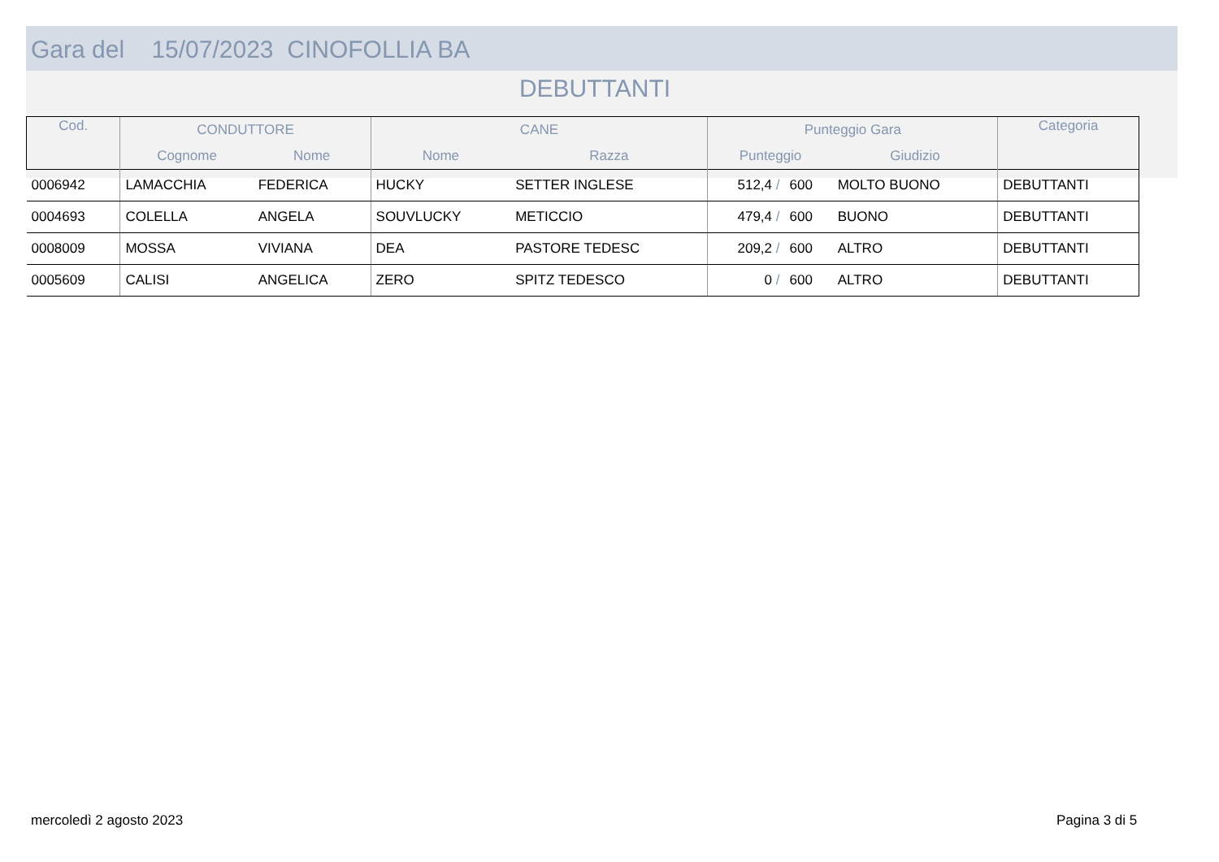Gara del 15/07/2023 CINOFOLLIA BA
DEBUTTANTI
| Cod. | CONDUTTORE | | CANE | | Punteggio Gara | | | Categoria |
| --- | --- | --- | --- | --- | --- | --- | --- | --- |
| | Cognome | Nome | Nome | Razza | Punteggio | | Giudizio | |
| 0006942 | LAMACCHIA | FEDERICA | HUCKY | SETTER INGLESE | 512,4 / | 600 | MOLTO BUONO | DEBUTTANTI |
| 0004693 | COLELLA | ANGELA | SOUVLUCKY | METICCIO | 479,4 / | 600 | BUONO | DEBUTTANTI |
| 0008009 | MOSSA | VIVIANA | DEA | PASTORE TEDESC | 209,2 / | 600 | ALTRO | DEBUTTANTI |
| 0005609 | CALISI | ANGELICA | ZERO | SPITZ TEDESCO | 0 / | 600 | ALTRO | DEBUTTANTI |
mercoledì 2 agosto 2023 Pagina 3 di 5